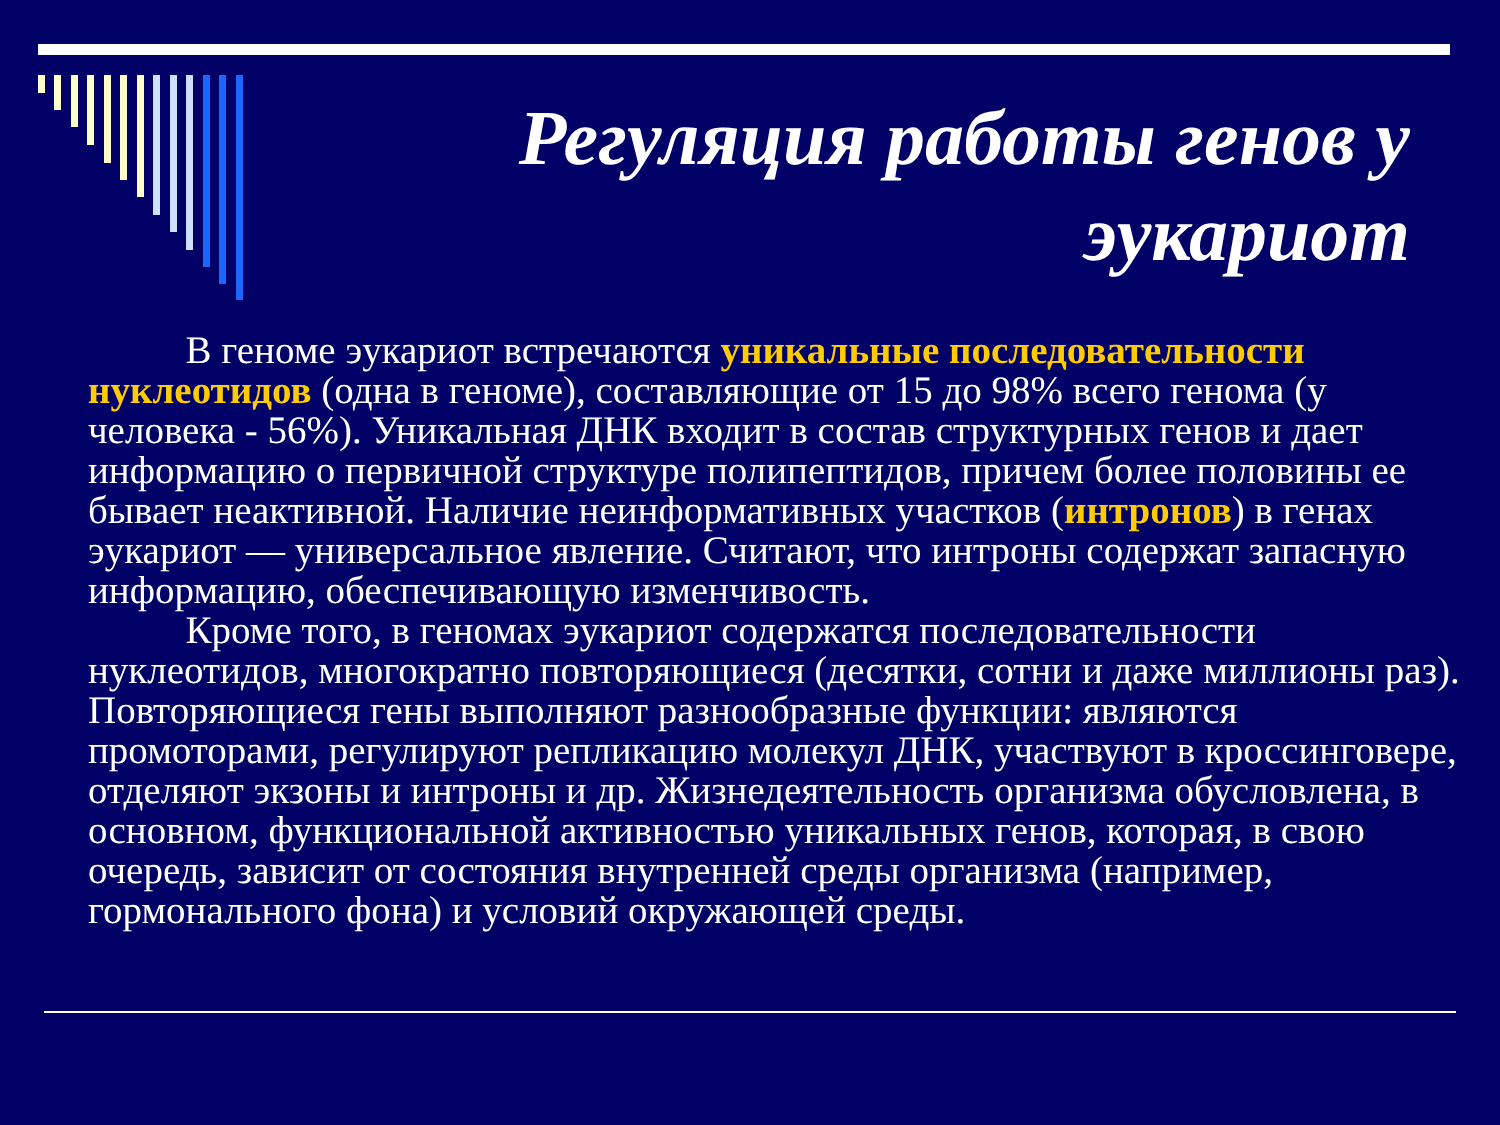Регуляция работы генов у эукариот
   В геноме эукариот встречаются уникальные последовательности нуклеотидов (одна в геноме), составляющие от 15 до 98% всего генома (у человека - 56%). Уникальная ДНК входит в состав структурных генов и дает информацию о первичной структуре полипептидов, причем более половины ее бывает неактивной. Наличие неинформативных участков (интронов) в генах эукариот — универсальное явление. Считают, что интроны содержат запасную информацию, обеспечивающую изменчивость.
   Кроме того, в геномах эукариот содержатся последовательности нуклеотидов, многократно повторяющиеся (десятки, сотни и даже миллионы раз). Повторяющиеся гены выполняют разнообразные функции: являются промоторами, регулируют репликацию молекул ДНК, участвуют в кроссинговере, отделяют экзоны и интроны и др. Жизнедеятельность организма обусловлена, в основном, функциональной активностью уникальных генов, которая, в свою очередь, зависит от состояния внутренней среды организма (например, гормонального фона) и условий окружающей среды.